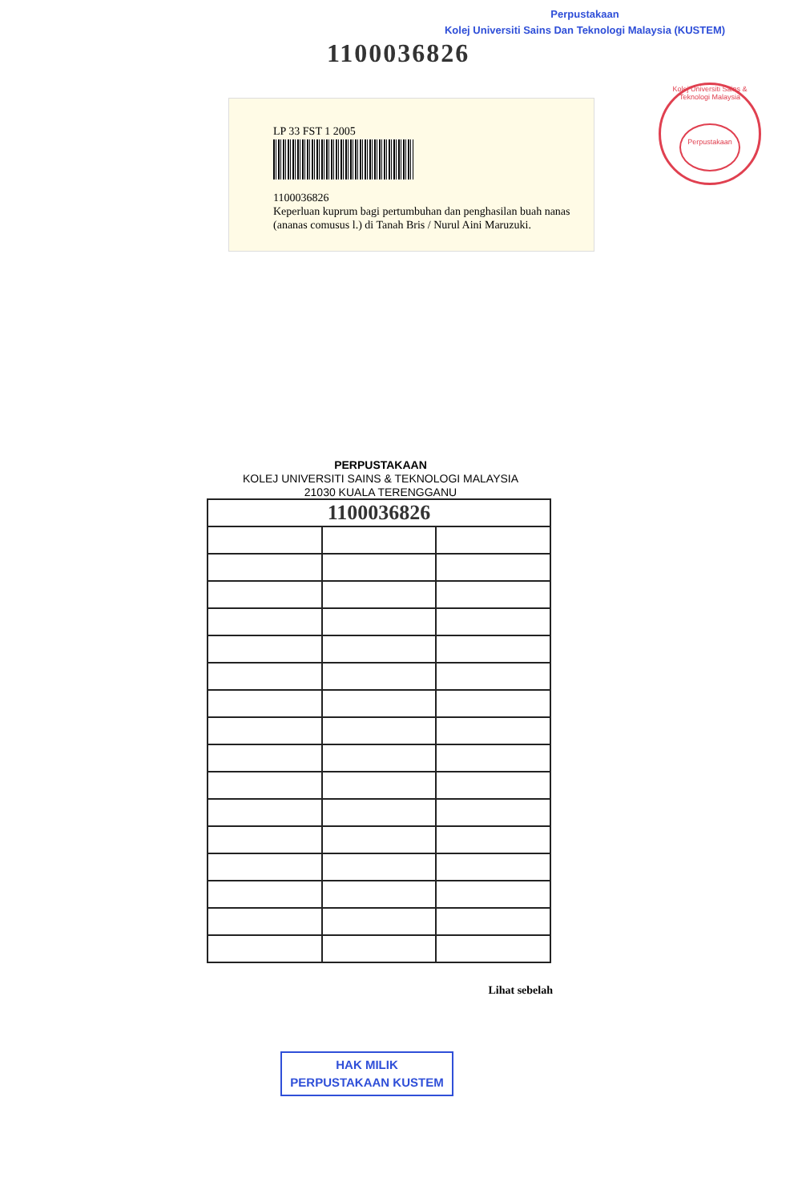Perpustakaan
Kolej Universiti Sains Dan Teknologi Malaysia (KUSTEM)
1100036826
LP 33 FST 1 2005
1100036826
Keperluan kuprum bagi pertumbuhan dan penghasilan buah nanas (ananas comusus l.) di Tanah Bris / Nurul Aini Maruzuki.
Kolej Universiti Sains & Teknologi Malaysia
Perpustakaan
PERPUSTAKAAN
KOLEJ UNIVERSITI SAINS & TEKNOLOGI MALAYSIA
21030 KUALA TERENGGANU
| 1100036826 | | |
Lihat sebelah
HAK MILIK
PERPUSTAKAAN KUSTEM